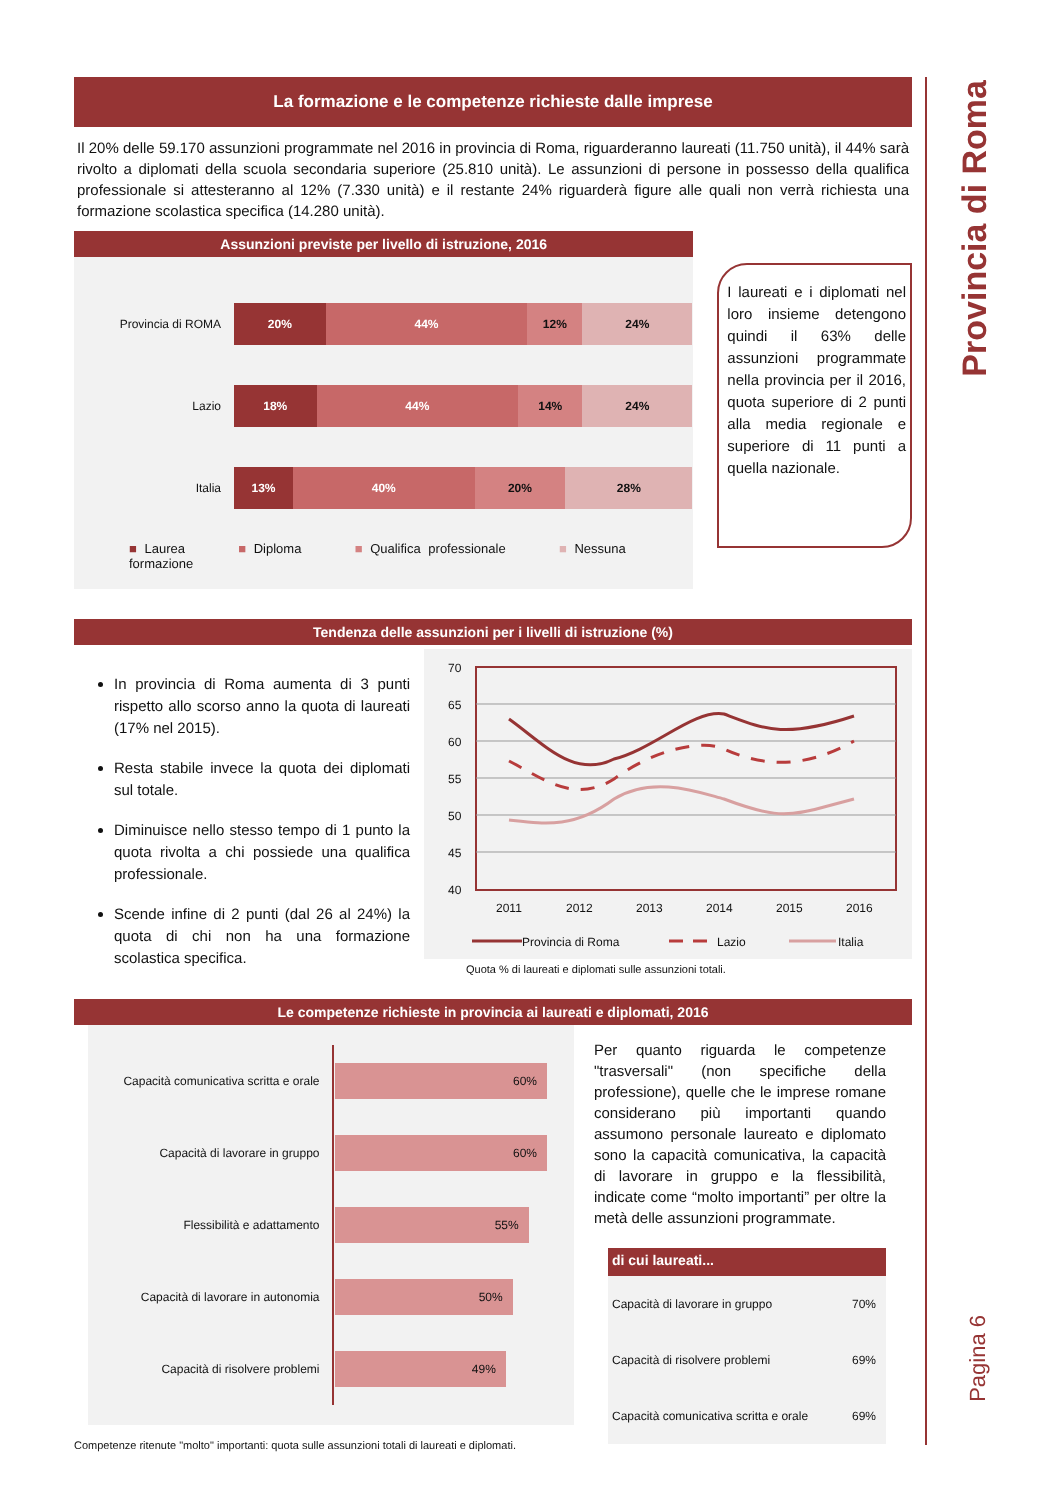Provincia di Roma
Pagina 6
La formazione e le competenze richieste dalle imprese
Il 20% delle 59.170 assunzioni programmate nel 2016 in provincia di Roma, riguarderanno laureati (11.750 unità), il 44% sarà rivolto a diplomati della scuola secondaria superiore (25.810 unità). Le assunzioni di persone in possesso della qualifica professionale si attesteranno al 12% (7.330 unità) e il restante 24% riguarderà figure alle quali non verrà richiesta una formazione scolastica specifica (14.280 unità).
Assunzioni previste per livello di istruzione, 2016
| Provincia di ROMA | 20% 44% 12% 24% |
| Lazio | 18% 44% 14% 24% |
| Italia | 13% 40% 20% 28% |
■ Laurea ■ Diploma ■ Qualifica professionale ■ Nessuna formazione
I laureati e i diplomati nel loro insieme detengono quindi il 63% delle assunzioni programmate nella provincia per il 2016, quota superiore di 2 punti alla media regionale e superiore di 11 punti a quella nazionale.
Tendenza delle assunzioni per i livelli di istruzione (%)
In provincia di Roma aumenta di 3 punti rispetto allo scorso anno la quota di laureati (17% nel 2015).
Resta stabile invece la quota dei diplomati sul totale.
Diminuisce nello stesso tempo di 1 punto la quota rivolta a chi possiede una qualifica professionale.
Scende infine di 2 punti (dal 26 al 24%) la quota di chi non ha una formazione scolastica specifica.
70
65
60
55
50
45
40
2011
2012
2013
2014
2015
2016
Provincia di Roma
Lazio
Italia
Quota % di laureati e diplomati sulle assunzioni totali.
Le competenze richieste in provincia ai laureati e diplomati, 2016
| Capacità comunicativa scritta e orale | 60% |
| Capacità di lavorare in gruppo | 60% |
| Flessibilità e adattamento | 55% |
| Capacità di lavorare in autonomia | 50% |
| Capacità di risolvere problemi | 49% |
Competenze ritenute "molto" importanti: quota sulle assunzioni totali di laureati e diplomati.
Per quanto riguarda le competenze "trasversali" (non specifiche della professione), quelle che le imprese romane considerano più importanti quando assumono personale laureato e diplomato sono la capacità comunicativa, la capacità di lavorare in gruppo e la flessibilità, indicate come “molto importanti” per oltre la metà delle assunzioni programmate.
di cui laureati...
| Capacità di lavorare in gruppo | 70% |
| Capacità di risolvere problemi | 69% |
| Capacità comunicativa scritta e orale | 69% |